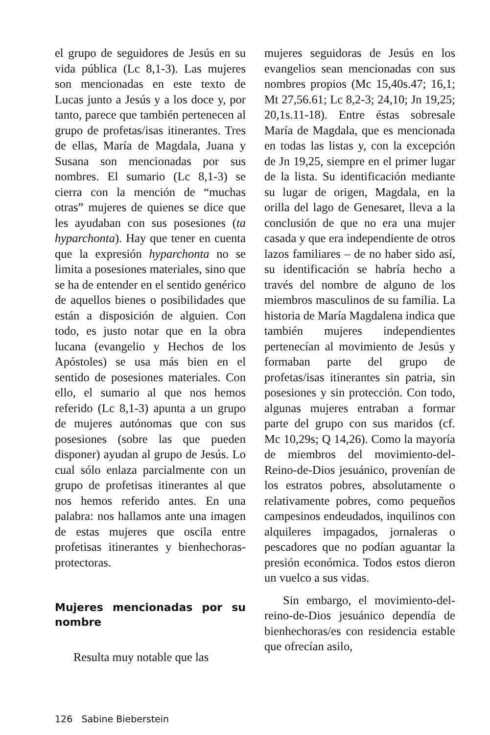el grupo de seguidores de Jesús en su vida pública (Lc 8,1-3). Las mujeres son mencionadas en este texto de Lucas junto a Jesús y a los doce y, por tanto, parece que también pertenecen al grupo de profetas/isas itinerantes. Tres de ellas, María de Magdala, Juana y Susana son mencionadas por sus nombres. El sumario (Lc 8,1-3) se cierra con la mención de “muchas otras” mujeres de quienes se dice que les ayudaban con sus posesiones (ta hyparchonta). Hay que tener en cuenta que la expresión hyparchonta no se limita a posesiones materiales, sino que se ha de entender en el sentido genérico de aquellos bienes o posibilidades que están a disposición de alguien. Con todo, es justo notar que en la obra lucana (evangelio y Hechos de los Apóstoles) se usa más bien en el sentido de posesiones materiales. Con ello, el sumario al que nos hemos referido (Lc 8,1-3) apunta a un grupo de mujeres autónomas que con sus posesiones (sobre las que pueden disponer) ayudan al grupo de Jesús. Lo cual sólo enlaza parcialmente con un grupo de profetisas itinerantes al que nos hemos referido antes. En una palabra: nos hallamos ante una imagen de estas mujeres que oscila entre profetisas itinerantes y bienhechoras-protectoras.
Mujeres mencionadas por su nombre
Resulta muy notable que las
mujeres seguidoras de Jesús en los evangelios sean mencionadas con sus nombres propios (Mc 15,40s.47; 16,1; Mt 27,56.61; Lc 8,2-3; 24,10; Jn 19,25; 20,1s.11-18). Entre éstas sobresale María de Magdala, que es mencionada en todas las listas y, con la excepción de Jn 19,25, siempre en el primer lugar de la lista. Su identificación mediante su lugar de origen, Magdala, en la orilla del lago de Genesaret, lleva a la conclusión de que no era una mujer casada y que era independiente de otros lazos familiares – de no haber sido así, su identificación se habría hecho a través del nombre de alguno de los miembros masculinos de su familia. La historia de María Magdalena indica que también mujeres independientes pertenecían al movimiento de Jesús y formaban parte del grupo de profetas/isas itinerantes sin patria, sin posesiones y sin protección. Con todo, algunas mujeres entraban a formar parte del grupo con sus maridos (cf. Mc 10,29s; Q 14,26). Como la mayoría de miembros del movimiento-del-Reino-de-Dios jesuánico, provenían de los estratos pobres, absolutamente o relativamente pobres, como pequeños campesinos endeudados, inquilinos con alquileres impagados, jornaleras o pescadores que no podían aguantar la presión económica. Todos estos dieron un vuelco a sus vidas.
Sin embargo, el movimiento-del-reino-de-Dios jesuánico dependía de bienhechoras/es con residencia estable que ofrecían asilo,
126 Sabine Bieberstein